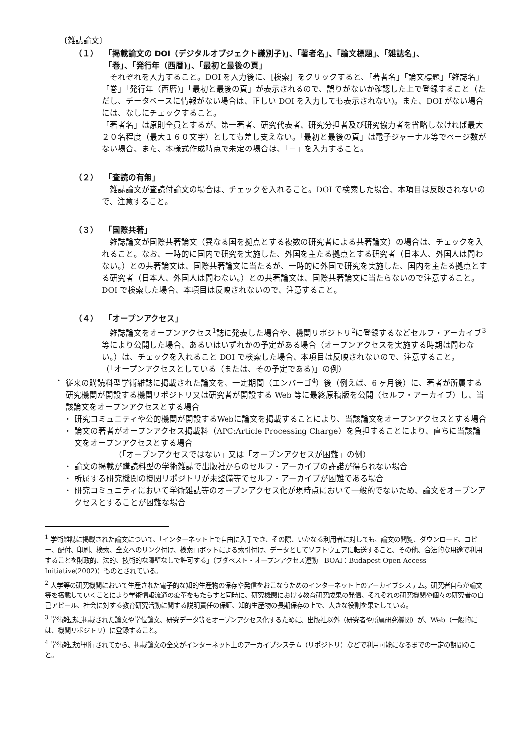〔雑誌論文〕
（１） 「掲載論文の DOI（デジタルオブジェクト識別子)」、「著者名」、「論文標題」、「雑誌名」、
「巻」、「発行年（西暦)」、「最初と最後の頁」
　それぞれを入力すること。DOI を入力後に、[検索］をクリックすると、「著者名」「論文標題」「雑誌名」「巻」「発行年（西暦)」「最初と最後の頁」が表示されるので、誤りがないか確認した上で登録すること（ただし、データベースに情報がない場合は、正しい DOI を入力しても表示されない)。また、DOI がない場合には、なしにチェックすること。
「著者名」は原則全員とするが、第一著者、研究代表者、研究分担者及び研究協力者を省略しなければ最大２０名程度（最大１６０文字）としても差し支えない。「最初と最後の頁」は電子ジャーナル等でページ数がない場合、また、本様式作成時点で未定の場合は、「－」を入力すること。
（２） 「査読の有無」
　雑誌論文が査読付論文の場合は、チェックを入れること。DOI で検索した場合、本項目は反映されないので、注意すること。
（３） 「国際共著」
　雑誌論文が国際共著論文（異なる国を拠点とする複数の研究者による共著論文）の場合は、チェックを入れること。なお、一時的に国内で研究を実施した、外国を主たる拠点とする研究者（日本人、外国人は問わない。）との共著論文は、国際共著論文に当たるが、一時的に外国で研究を実施した、国内を主たる拠点とする研究者（日本人、外国人は問わない。）との共著論文は、国際共著論文に当たらないので注意すること。DOI で検索した場合、本項目は反映されないので、注意すること。
（４） 「オープンアクセス」
　雑誌論文をオープンアクセス<sup>1</sup>誌に発表した場合や、機関リポジトリ<sup>2</sup>に登録するなどセルフ・アーカイブ<sup>3</sup>等により公開した場合、あるいはいずれかの予定がある場合（オープンアクセスを実施する時期は問わない。）は、チェックを入れること DOI で検索した場合、本項目は反映されないので、注意すること。
（「オープンアクセスとしている（または、その予定である)」の例）
・ 従来の購読料型学術雑誌に掲載された論文を、一定期間（エンバーゴ<sup>4</sup>）後（例えば、6 ヶ月後）に、著者が所属する研究機関が開設する機関リポジトリ又は研究者が開設する Web 等に最終原稿版を公開（セルフ・アーカイブ）し、当該論文をオープンアクセスとする場合
・ 研究コミュニティや公的機関が開設するWebに論文を掲載することにより、当該論文をオープンアクセスとする場合
・ 論文の著者がオープンアクセス掲載料（APC:Article Processing Charge）を負担することにより、直ちに当該論文をオープンアクセスとする場合
（「オープンアクセスではない」又は「オープンアクセスが困難」の例）
・ 論文の掲載が購読料型の学術雑誌で出版社からのセルフ・アーカイブの許諾が得られない場合
・ 所属する研究機関の機関リポジトリが未整備等でセルフ・アーカイブが困難である場合
・ 研究コミュニティにおいて学術雑誌等のオープンアクセス化が現時点において一般的でないため、論文をオープンアクセスとすることが困難な場合
<sup>1</sup> 学術雑誌に掲載された論文について、「インターネット上で自由に入手でき、その際、いかなる利用者に対しても、論文の閲覧、ダウンロード、コピー、配付、印刷、検索、全文へのリンク付け、検索ロボットによる索引付け、データとしてソフトウェアに転送すること、その他、合法的な用途で利用することを財政的、法的、技術的な障壁なしで許可する」（ブダペスト・オープンアクセス運動　BOAI：Budapest Open Access Initiative(2002)）ものとされている。
<sup>2</sup> 大学等の研究機関において生産された電子的な知的生産物の保存や発信をおこなうためのインターネット上のアーカイブシステム。研究者自らが論文等を搭載していくことにより学術情報流通の変革をもたらすと同時に、研究機関における教育研究成果の発信、それぞれの研究機関や個々の研究者の自己アピール、社会に対する教育研究活動に関する説明責任の保証、知的生産物の長期保存の上で、大きな役割を果たしている。
<sup>3</sup> 学術雑誌に掲載された論文や学位論文、研究データ等をオープンアクセス化するために、出版社以外（研究者や所属研究機関）が、Web（一般的には、機関リポジトリ）に登録すること。
<sup>4</sup> 学術雑誌が刊行されてから、掲載論文の全文がインターネット上のアーカイブシステム（リポジトリ）などで利用可能になるまでの一定の期間のこと。